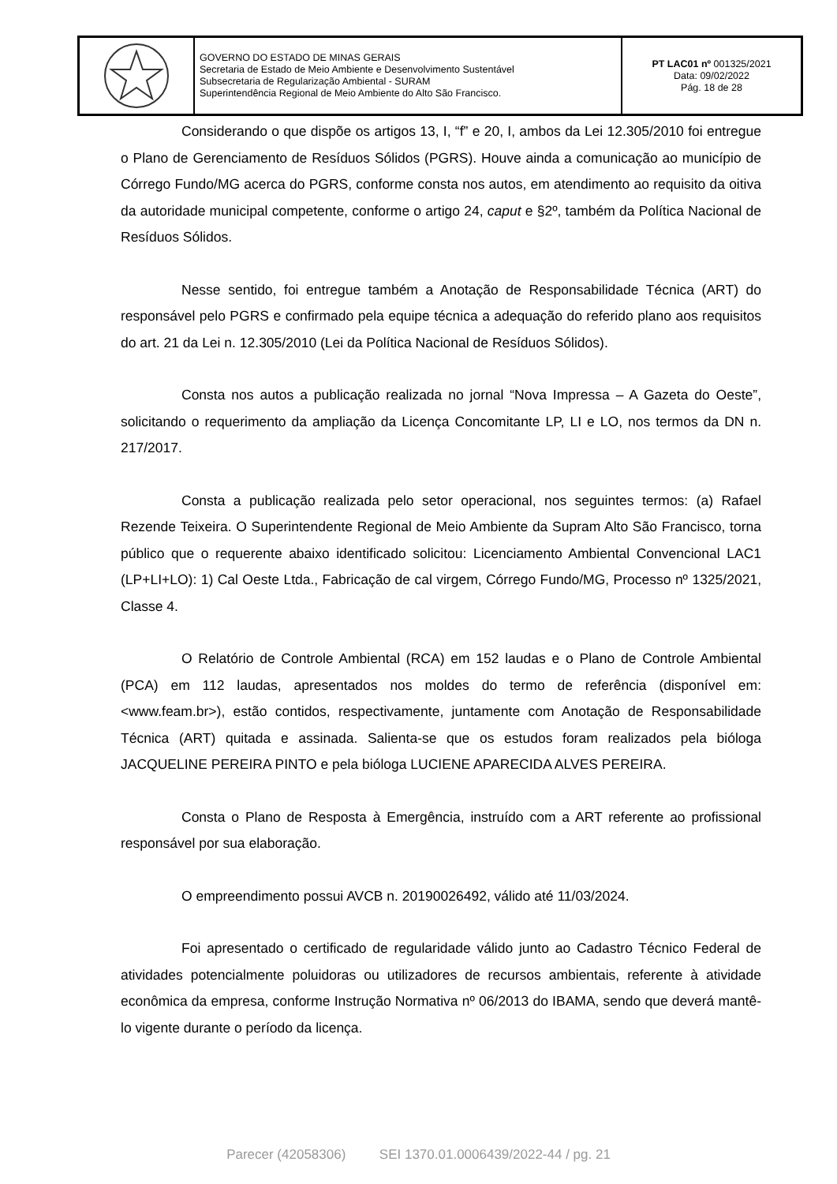GOVERNO DO ESTADO DE MINAS GERAIS
Secretaria de Estado de Meio Ambiente e Desenvolvimento Sustentável
Subsecretaria de Regularização Ambiental - SURAM
Superintendência Regional de Meio Ambiente do Alto São Francisco.
PT LAC01 nº 001325/2021
Data: 09/02/2022
Pág. 18 de 28
Considerando o que dispõe os artigos 13, I, “f” e 20, I, ambos da Lei 12.305/2010 foi entregue o Plano de Gerenciamento de Resíduos Sólidos (PGRS). Houve ainda a comunicação ao município de Córrego Fundo/MG acerca do PGRS, conforme consta nos autos, em atendimento ao requisito da oitiva da autoridade municipal competente, conforme o artigo 24, caput e §2º, também da Política Nacional de Resíduos Sólidos.
Nesse sentido, foi entregue também a Anotação de Responsabilidade Técnica (ART) do responsável pelo PGRS e confirmado pela equipe técnica a adequação do referido plano aos requisitos do art. 21 da Lei n. 12.305/2010 (Lei da Política Nacional de Resíduos Sólidos).
Consta nos autos a publicação realizada no jornal “Nova Impressa – A Gazeta do Oeste”, solicitando o requerimento da ampliação da Licença Concomitante LP, LI e LO, nos termos da DN n. 217/2017.
Consta a publicação realizada pelo setor operacional, nos seguintes termos: (a) Rafael Rezende Teixeira. O Superintendente Regional de Meio Ambiente da Supram Alto São Francisco, torna público que o requerente abaixo identificado solicitou: Licenciamento Ambiental Convencional LAC1 (LP+LI+LO): 1) Cal Oeste Ltda., Fabricação de cal virgem, Córrego Fundo/MG, Processo nº 1325/2021, Classe 4.
O Relatório de Controle Ambiental (RCA) em 152 laudas e o Plano de Controle Ambiental (PCA) em 112 laudas, apresentados nos moldes do termo de referência (disponível em: <www.feam.br>), estão contidos, respectivamente, juntamente com Anotação de Responsabilidade Técnica (ART) quitada e assinada. Salienta-se que os estudos foram realizados pela bióloga JACQUELINE PEREIRA PINTO e pela bióloga LUCIENE APARECIDA ALVES PEREIRA.
Consta o Plano de Resposta à Emergência, instruído com a ART referente ao profissional responsável por sua elaboração.
O empreendimento possui AVCB n. 20190026492, válido até 11/03/2024.
Foi apresentado o certificado de regularidade válido junto ao Cadastro Técnico Federal de atividades potencialmente poluidoras ou utilizadores de recursos ambientais, referente à atividade econômica da empresa, conforme Instrução Normativa nº 06/2013 do IBAMA, sendo que deverá mantê-lo vigente durante o período da licença.
Parecer (42058306) SEI 1370.01.0006439/2022-44 / pg. 21